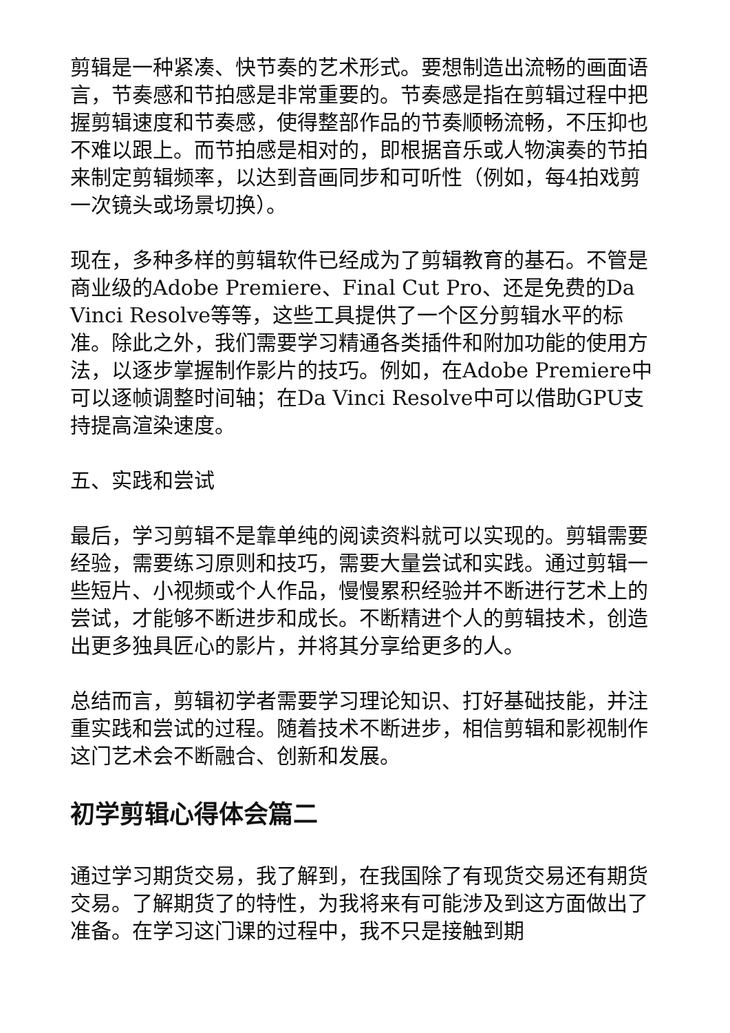剪辑是一种紧凑、快节奏的艺术形式。要想制造出流畅的画面语言，节奏感和节拍感是非常重要的。节奏感是指在剪辑过程中把握剪辑速度和节奏感，使得整部作品的节奏顺畅流畅，不压抑也不难以跟上。而节拍感是相对的，即根据音乐或人物演奏的节拍来制定剪辑频率，以达到音画同步和可听性（例如，每4拍戏剪一次镜头或场景切换）。
现在，多种多样的剪辑软件已经成为了剪辑教育的基石。不管是商业级的Adobe Premiere、Final Cut Pro、还是免费的Da Vinci Resolve等等，这些工具提供了一个区分剪辑水平的标准。除此之外，我们需要学习精通各类插件和附加功能的使用方法，以逐步掌握制作影片的技巧。例如，在Adobe Premiere中可以逐帧调整时间轴；在Da Vinci Resolve中可以借助GPU支持提高渲染速度。
五、实践和尝试
最后，学习剪辑不是靠单纯的阅读资料就可以实现的。剪辑需要经验，需要练习原则和技巧，需要大量尝试和实践。通过剪辑一些短片、小视频或个人作品，慢慢累积经验并不断进行艺术上的尝试，才能够不断进步和成长。不断精进个人的剪辑技术，创造出更多独具匠心的影片，并将其分享给更多的人。
总结而言，剪辑初学者需要学习理论知识、打好基础技能，并注重实践和尝试的过程。随着技术不断进步，相信剪辑和影视制作这门艺术会不断融合、创新和发展。
初学剪辑心得体会篇二
通过学习期货交易，我了解到，在我国除了有现货交易还有期货交易。了解期货了的特性，为我将来有可能涉及到这方面做出了准备。在学习这门课的过程中，我不只是接触到期